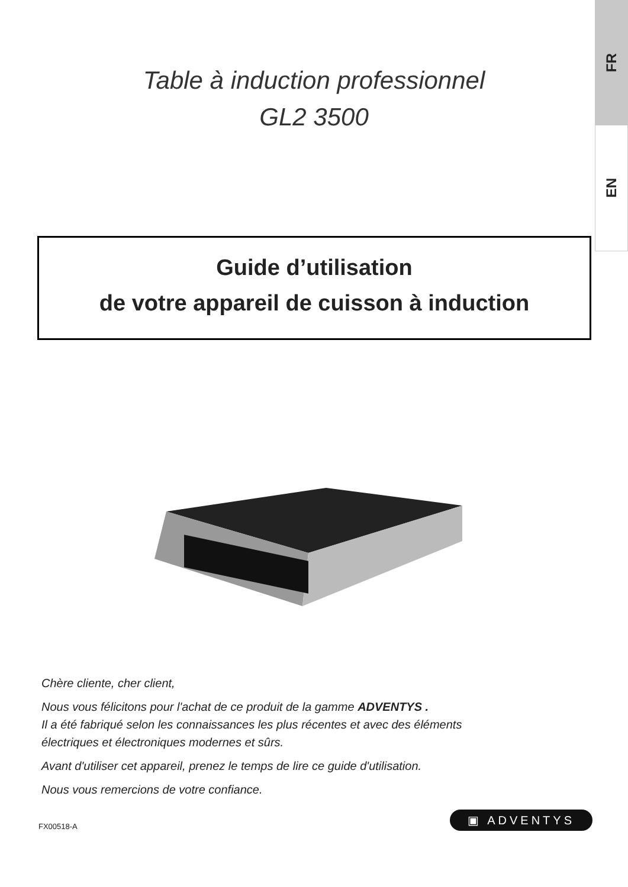FR
EN
Table à induction professionnel
GL2 3500
Guide d’utilisation
de votre appareil de cuisson à induction
Chère cliente, cher client,
Nous vous félicitons pour l'achat de ce produit de la gamme ADVENTYS .
Il a été fabriqué selon les connaissances les plus récentes et avec des éléments
électriques et électroniques modernes et sûrs.
Avant d'utiliser cet appareil, prenez le temps de lire ce guide d'utilisation.
Nous vous remercions de votre confiance.
FX00518-A
▣ ADVENTYS